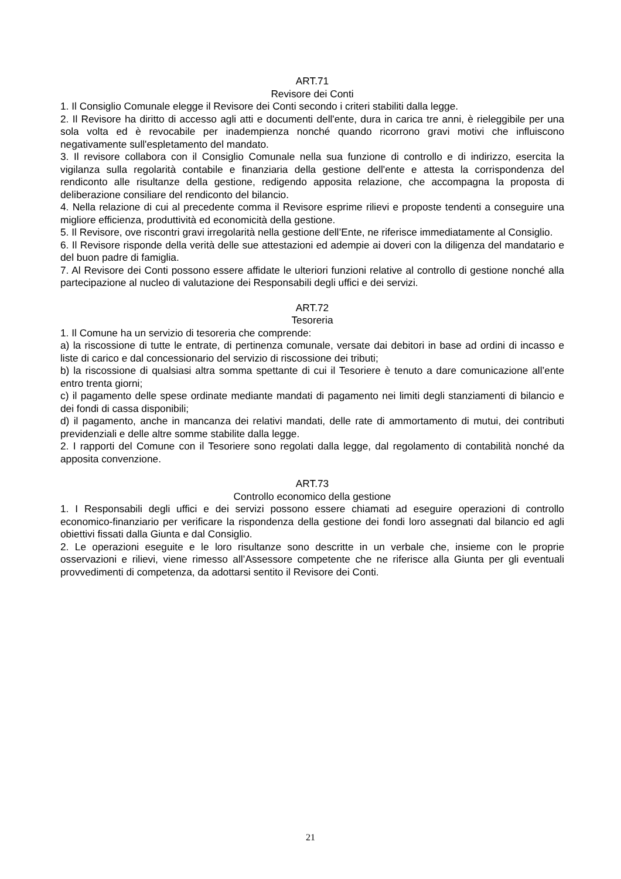ART.71
Revisore dei Conti
1. Il Consiglio Comunale elegge il Revisore dei Conti secondo i criteri stabiliti dalla legge.
2. Il Revisore ha diritto di accesso agli atti e documenti dell'ente, dura in carica tre anni, è rieleggibile per una sola volta ed è revocabile per inadempienza nonché quando ricorrono gravi motivi che influiscono negativamente sull'espletamento del mandato.
3. Il revisore collabora con il Consiglio Comunale nella sua funzione di controllo e di indirizzo, esercita la vigilanza sulla regolarità contabile e finanziaria della gestione dell'ente e attesta la corrispondenza del rendiconto alle risultanze della gestione, redigendo apposita relazione, che accompagna la proposta di deliberazione consiliare del rendiconto del bilancio.
4. Nella relazione di cui al precedente comma il Revisore esprime rilievi e proposte tendenti a conseguire una migliore efficienza, produttività ed economicità della gestione.
5. Il Revisore, ove riscontri gravi irregolarità nella gestione dell’Ente, ne riferisce immediatamente al Consiglio.
6. Il Revisore risponde della verità delle sue attestazioni ed adempie ai doveri con la diligenza del mandatario e del buon padre di famiglia.
7. Al Revisore dei Conti possono essere affidate le ulteriori funzioni relative al controllo di gestione nonché alla partecipazione al nucleo di valutazione dei Responsabili degli uffici e dei servizi.
ART.72
Tesoreria
1. Il Comune ha un servizio di tesoreria che comprende:
a) la riscossione di tutte le entrate, di pertinenza comunale, versate dai debitori in base ad ordini di incasso e liste di carico e dal concessionario del servizio di riscossione dei tributi;
b) la riscossione di qualsiasi altra somma spettante di cui il Tesoriere è tenuto a dare comunicazione all’ente entro trenta giorni;
c) il pagamento delle spese ordinate mediante mandati di pagamento nei limiti degli stanziamenti di bilancio e dei fondi di cassa disponibili;
d) il pagamento, anche in mancanza dei relativi mandati, delle rate di ammortamento di mutui, dei contributi previdenziali e delle altre somme stabilite dalla legge.
2. I rapporti del Comune con il Tesoriere sono regolati dalla legge, dal regolamento di contabilità nonché da apposita convenzione.
ART.73
Controllo economico della gestione
1. I Responsabili degli uffici e dei servizi possono essere chiamati ad eseguire operazioni di controllo economico-finanziario per verificare la rispondenza della gestione dei fondi loro assegnati dal bilancio ed agli obiettivi fissati dalla Giunta e dal Consiglio.
2. Le operazioni eseguite e le loro risultanze sono descritte in un verbale che, insieme con le proprie osservazioni e rilievi, viene rimesso all’Assessore competente che ne riferisce alla Giunta per gli eventuali provvedimenti di competenza, da adottarsi sentito il Revisore dei Conti.
21